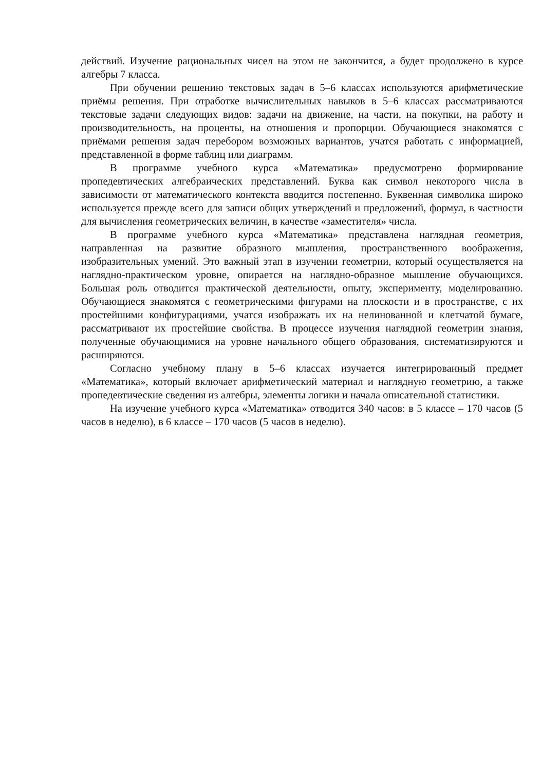действий. Изучение рациональных чисел на этом не закончится, а будет продолжено в курсе алгебры 7 класса.
При обучении решению текстовых задач в 5–6 классах используются арифметические приёмы решения. При отработке вычислительных навыков в 5–6 классах рассматриваются текстовые задачи следующих видов: задачи на движение, на части, на покупки, на работу и производительность, на проценты, на отношения и пропорции. Обучающиеся знакомятся с приёмами решения задач перебором возможных вариантов, учатся работать с информацией, представленной в форме таблиц или диаграмм.
В программе учебного курса «Математика» предусмотрено формирование пропедевтических алгебраических представлений. Буква как символ некоторого числа в зависимости от математического контекста вводится постепенно. Буквенная символика широко используется прежде всего для записи общих утверждений и предложений, формул, в частности для вычисления геометрических величин, в качестве «заместителя» числа.
В программе учебного курса «Математика» представлена наглядная геометрия, направленная на развитие образного мышления, пространственного воображения, изобразительных умений. Это важный этап в изучении геометрии, который осуществляется на наглядно-практическом уровне, опирается на наглядно-образное мышление обучающихся. Большая роль отводится практической деятельности, опыту, эксперименту, моделированию. Обучающиеся знакомятся с геометрическими фигурами на плоскости и в пространстве, с их простейшими конфигурациями, учатся изображать их на нелинованной и клетчатой бумаге, рассматривают их простейшие свойства. В процессе изучения наглядной геометрии знания, полученные обучающимися на уровне начального общего образования, систематизируются и расширяются.
Согласно учебному плану в 5–6 классах изучается интегрированный предмет «Математика», который включает арифметический материал и наглядную геометрию, а также пропедевтические сведения из алгебры, элементы логики и начала описательной статистики.
На изучение учебного курса «Математика» отводится 340 часов: в 5 классе – 170 часов (5 часов в неделю), в 6 классе – 170 часов (5 часов в неделю).